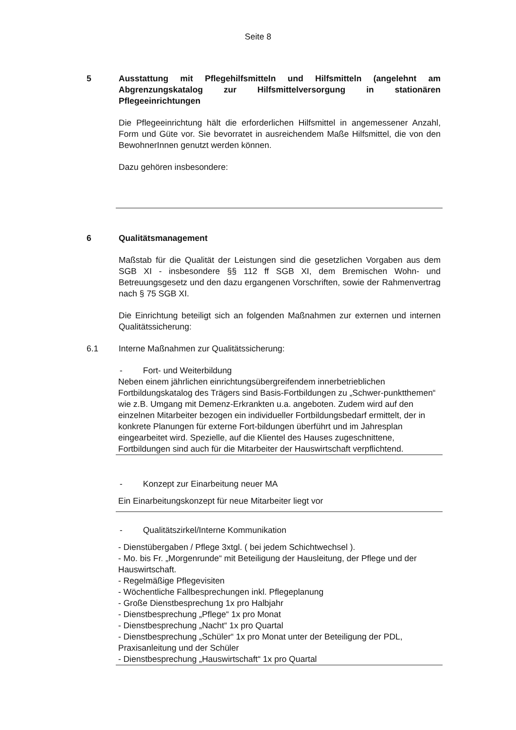Seite 8
5 Ausstattung mit Pflegehilfsmitteln und Hilfsmitteln (angelehnt am Abgrenzungskatalog zur Hilfsmittelversorgung in stationären Pflegeeinrichtungen
Die Pflegeeinrichtung hält die erforderlichen Hilfsmittel in angemessener Anzahl, Form und Güte vor. Sie bevorratet in ausreichendem Maße Hilfsmittel, die von den BewohnerInnen genutzt werden können.
Dazu gehören insbesondere:
6 Qualitätsmanagement
Maßstab für die Qualität der Leistungen sind die gesetzlichen Vorgaben aus dem SGB XI - insbesondere §§ 112 ff SGB XI, dem Bremischen Wohn- und Betreuungsgesetz und den dazu ergangenen Vorschriften, sowie der Rahmenvertrag nach § 75 SGB XI.
Die Einrichtung beteiligt sich an folgenden Maßnahmen zur externen und internen Qualitätssicherung:
6.1 Interne Maßnahmen zur Qualitätssicherung:
- Fort- und Weiterbildung
Neben einem jährlichen einrichtungsübergreifendem innerbetrieblichen Fortbildungskatalog des Trägers sind Basis-Fortbildungen zu „Schwer-punktthemen“ wie z.B. Umgang mit Demenz-Erkrankten u.a. angeboten. Zudem wird auf den einzelnen Mitarbeiter bezogen ein individueller Fortbildungsbedarf ermittelt, der in konkrete Planungen für externe Fort-bildungen überführt und im Jahresplan eingearbeitet wird. Spezielle, auf die Klientel des Hauses zugeschnittene, Fortbildungen sind auch für die Mitarbeiter der Hauswirtschaft verpflichtend.
- Konzept zur Einarbeitung neuer MA
Ein Einarbeitungskonzept für neue Mitarbeiter liegt vor
- Qualitätszirkel/Interne Kommunikation
- Dienstübergaben / Pflege 3xtgl. ( bei jedem Schichtwechsel ).
- Mo. bis Fr. „Morgenrunde“ mit Beteiligung der Hausleitung, der Pflege und der Hauswirtschaft.
- Regelmäßige Pflegevisiten
- Wöchentliche Fallbesprechungen inkl. Pflegeplanung
- Große Dienstbesprechung 1x pro Halbjahr
- Dienstbesprechung „Pflege“ 1x pro Monat
- Dienstbesprechung „Nacht“ 1x pro Quartal
- Dienstbesprechung „Schüler“ 1x pro Monat unter der Beteiligung der PDL, Praxisanleitung und der Schüler
- Dienstbesprechung „Hauswirtschaft“ 1x pro Quartal